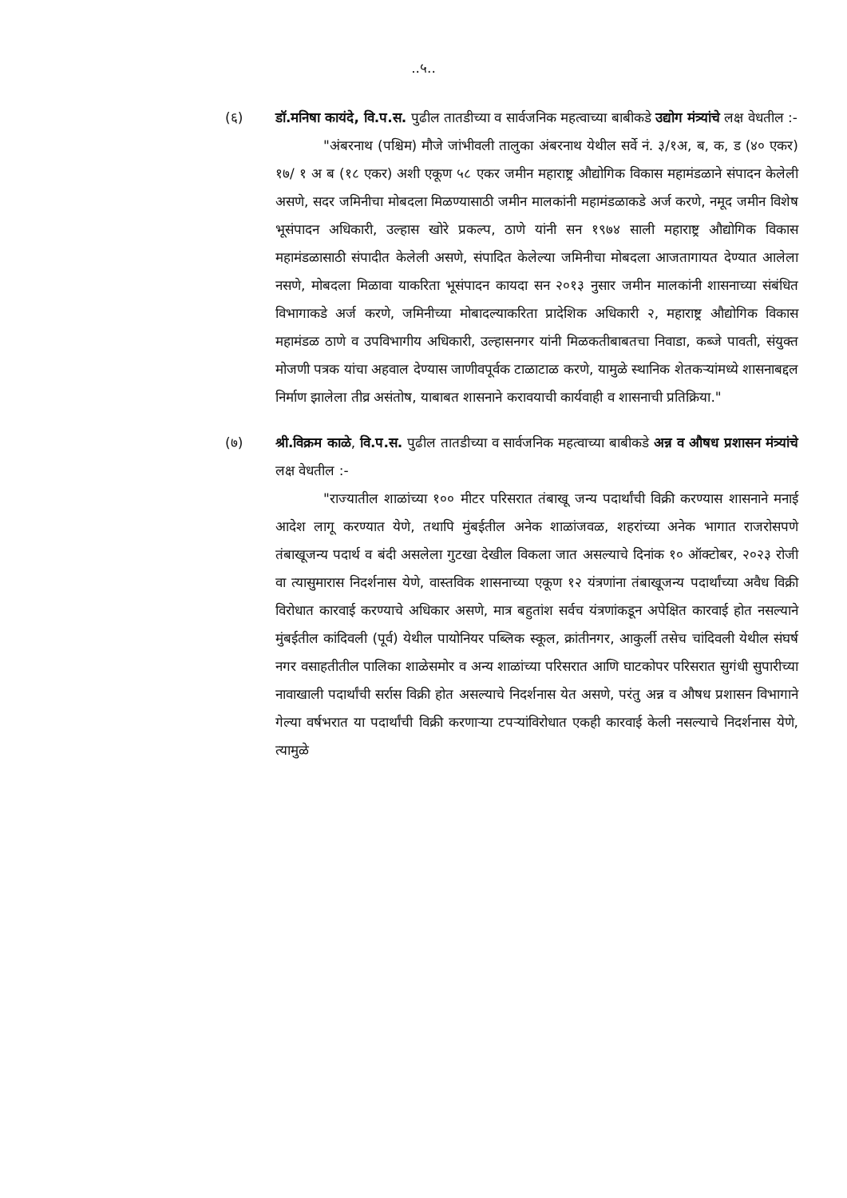..५..
(६) डॉ.मनिषा कायंदे, वि.प.स. पुढील तातडीच्या व सार्वजनिक महत्वाच्या बाबीकडे उद्योग मंत्र्यांचे लक्ष वेधतील :-
"अंबरनाथ (पश्चिम) मौजे जांभीवली तालुका अंबरनाथ येथील सर्वे नं. ३/१अ, ब, क, ड (४० एकर) १७/ १ अ ब (१८ एकर) अशी एकूण ५८ एकर जमीन महाराष्ट्र औद्योगिक विकास महामंडळाने संपादन केलेली असणे, सदर जमिनीचा मोबदला मिळण्यासाठी जमीन मालकांनी महामंडळाकडे अर्ज करणे, नमूद जमीन विशेष भूसंपादन अधिकारी, उल्हास खोरे प्रकल्प, ठाणे यांनी सन १९७४ साली महाराष्ट्र औद्योगिक विकास महामंडळासाठी संपादीत केलेली असणे, संपादित केलेल्या जमिनीचा मोबदला आजतागायत देण्यात आलेला नसणे, मोबदला मिळावा याकरिता भूसंपादन कायदा सन २०१३ नुसार जमीन मालकांनी शासनाच्या संबंधित विभागाकडे अर्ज करणे, जमिनीच्या मोबादल्याकरिता प्रादेशिक अधिकारी २, महाराष्ट्र औद्योगिक विकास महामंडळ ठाणे व उपविभागीय अधिकारी, उल्हासनगर यांनी मिळकतीबाबतचा निवाडा, कब्जे पावती, संयुक्त मोजणी पत्रक यांचा अहवाल देण्यास जाणीवपूर्वक टाळाटाळ करणे, यामुळे स्थानिक शेतकऱ्यांमध्ये शासनाबद्दल निर्माण झालेला तीव्र असंतोष, याबाबत शासनाने करावयाची कार्यवाही व शासनाची प्रतिक्रिया."
(७) श्री.विक्रम काळे, वि.प.स. पुढील तातडीच्या व सार्वजनिक महत्वाच्या बाबीकडे अन्न व औषध प्रशासन मंत्र्यांचे लक्ष वेधतील :-
"राज्यातील शाळांच्या १०० मीटर परिसरात तंबाखू जन्य पदार्थांची विक्री करण्यास शासनाने मनाई आदेश लागू करण्यात येणे, तथापि मुंबईतील अनेक शाळांजवळ, शहरांच्या अनेक भागात राजरोसपणे तंबाखूजन्य पदार्थ व बंदी असलेला गुटखा देखील विकला जात असल्याचे दिनांक १० ऑक्टोबर, २०२३ रोजी वा त्यासुमारास निदर्शनास येणे, वास्तविक शासनाच्या एकूण १२ यंत्रणांना तंबाखूजन्य पदार्थांच्या अवैध विक्री विरोधात कारवाई करण्याचे अधिकार असणे, मात्र बहुतांश सर्वच यंत्रणांकडून अपेक्षित कारवाई होत नसल्याने मुंबईतील कांदिवली (पूर्व) येथील पायोनियर पब्लिक स्कूल, क्रांतीनगर, आकुर्ली तसेच चांदिवली येथील संघर्ष नगर वसाहतीतील पालिका शाळेसमोर व अन्य शाळांच्या परिसरात आणि घाटकोपर परिसरात सुगंधी सुपारीच्या नावाखाली पदार्थांची सर्रास विक्री होत असल्याचे निदर्शनास येत असणे, परंतु अन्न व औषध प्रशासन विभागाने गेल्या वर्षभरात या पदार्थांची विक्री करणाऱ्या टपऱ्यांविरोधात एकही कारवाई केली नसल्याचे निदर्शनास येणे, त्यामुळे